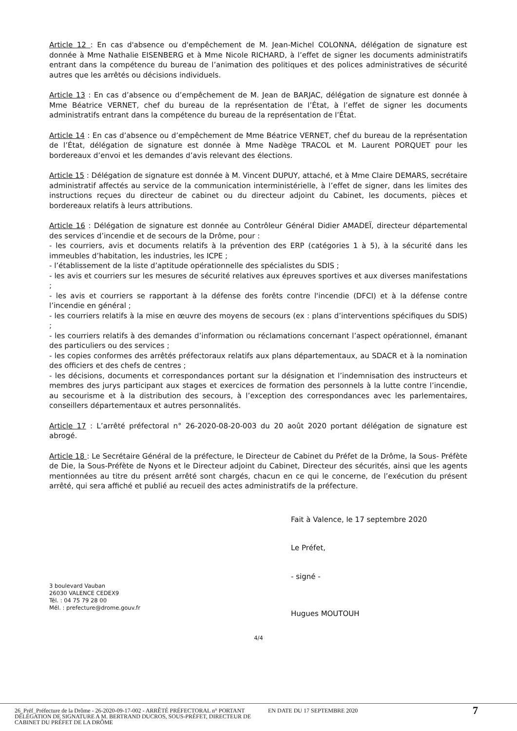Article 12 : En cas d'absence ou d'empêchement de M. Jean-Michel COLONNA, délégation de signature est donnée à Mme Nathalie EISENBERG et à Mme Nicole RICHARD, à l’effet de signer les documents administratifs entrant dans la compétence du bureau de l’animation des politiques et des polices administratives de sécurité autres que les arrêtés ou décisions individuels.
Article 13 : En cas d’absence ou d’empêchement de M. Jean de BARJAC, délégation de signature est donnée à Mme Béatrice VERNET, chef du bureau de la représentation de l’État, à l’effet de signer les documents administratifs entrant dans la compétence du bureau de la représentation de l’État.
Article 14 : En cas d’absence ou d’empêchement de Mme Béatrice VERNET, chef du bureau de la représentation de l’État, délégation de signature est donnée à Mme Nadège TRACOL et M. Laurent PORQUET pour les bordereaux d’envoi et les demandes d’avis relevant des élections.
Article 15 : Délégation de signature est donnée à M. Vincent DUPUY, attaché, et à Mme Claire DEMARS, secrétaire administratif affectés au service de la communication interministérielle, à l’effet de signer, dans les limites des instructions reçues du directeur de cabinet ou du directeur adjoint du Cabinet, les documents, pièces et bordereaux relatifs à leurs attributions.
Article 16 : Délégation de signature est donnée au Contrôleur Général Didier AMADEÏ, directeur départemental des services d’incendie et de secours de la Drôme, pour :
- les courriers, avis et documents relatifs à la prévention des ERP (catégories 1 à 5), à la sécurité dans les immeubles d’habitation, les industries, les ICPE ;
- l’établissement de la liste d’aptitude opérationnelle des spécialistes du SDIS ;
- les avis et courriers sur les mesures de sécurité relatives aux épreuves sportives et aux diverses manifestations ;
- les avis et courriers se rapportant à la défense des forêts contre l'incendie (DFCI) et à la défense contre l’incendie en général ;
- les courriers relatifs à la mise en œuvre des moyens de secours (ex : plans d’interventions spécifiques du SDIS) ;
- les courriers relatifs à des demandes d’information ou réclamations concernant l’aspect opérationnel, émanant des particuliers ou des services ;
- les copies conformes des arrêtés préfectoraux relatifs aux plans départementaux, au SDACR et à la nomination des officiers et des chefs de centres ;
- les décisions, documents et correspondances portant sur la désignation et l’indemnisation des instructeurs et membres des jurys participant aux stages et exercices de formation des personnels à la lutte contre l’incendie, au secourisme et à la distribution des secours, à l’exception des correspondances avec les parlementaires, conseillers départementaux et autres personnalités.
Article 17 : L’arrêté préfectoral n° 26-2020-08-20-003 du 20 août 2020 portant délégation de signature est abrogé.
Article 18 : Le Secrétaire Général de la préfecture, le Directeur de Cabinet du Préfet de la Drôme, la Sous- Préfète de Die, la Sous-Préfète de Nyons et le Directeur adjoint du Cabinet, Directeur des sécurités, ainsi que les agents mentionnées au titre du présent arrêté sont chargés, chacun en ce qui le concerne, de l’exécution du présent arrêté, qui sera affiché et publié au recueil des actes administratifs de la préfecture.
Fait à Valence, le 17 septembre 2020
Le Préfet,
- signé -
Hugues MOUTOUH
3 boulevard Vauban
26030 VALENCE CEDEX9
Tél. : 04 75 79 28 00
Mél. : prefecture@drome.gouv.fr
4/4
26_Préf_Préfecture de la Drôme - 26-2020-09-17-002 - ARRÊTÉ PRÉFECTORAL n° PORTANT DÉLÉGATION DE SIGNATURE A M. BERTRAND DUCROS, SOUS-PRÉFET, DIRECTEUR DE CABINET DU PRÉFET DE LA DRÔME
EN DATE DU 17 SEPTEMBRE 2020
7